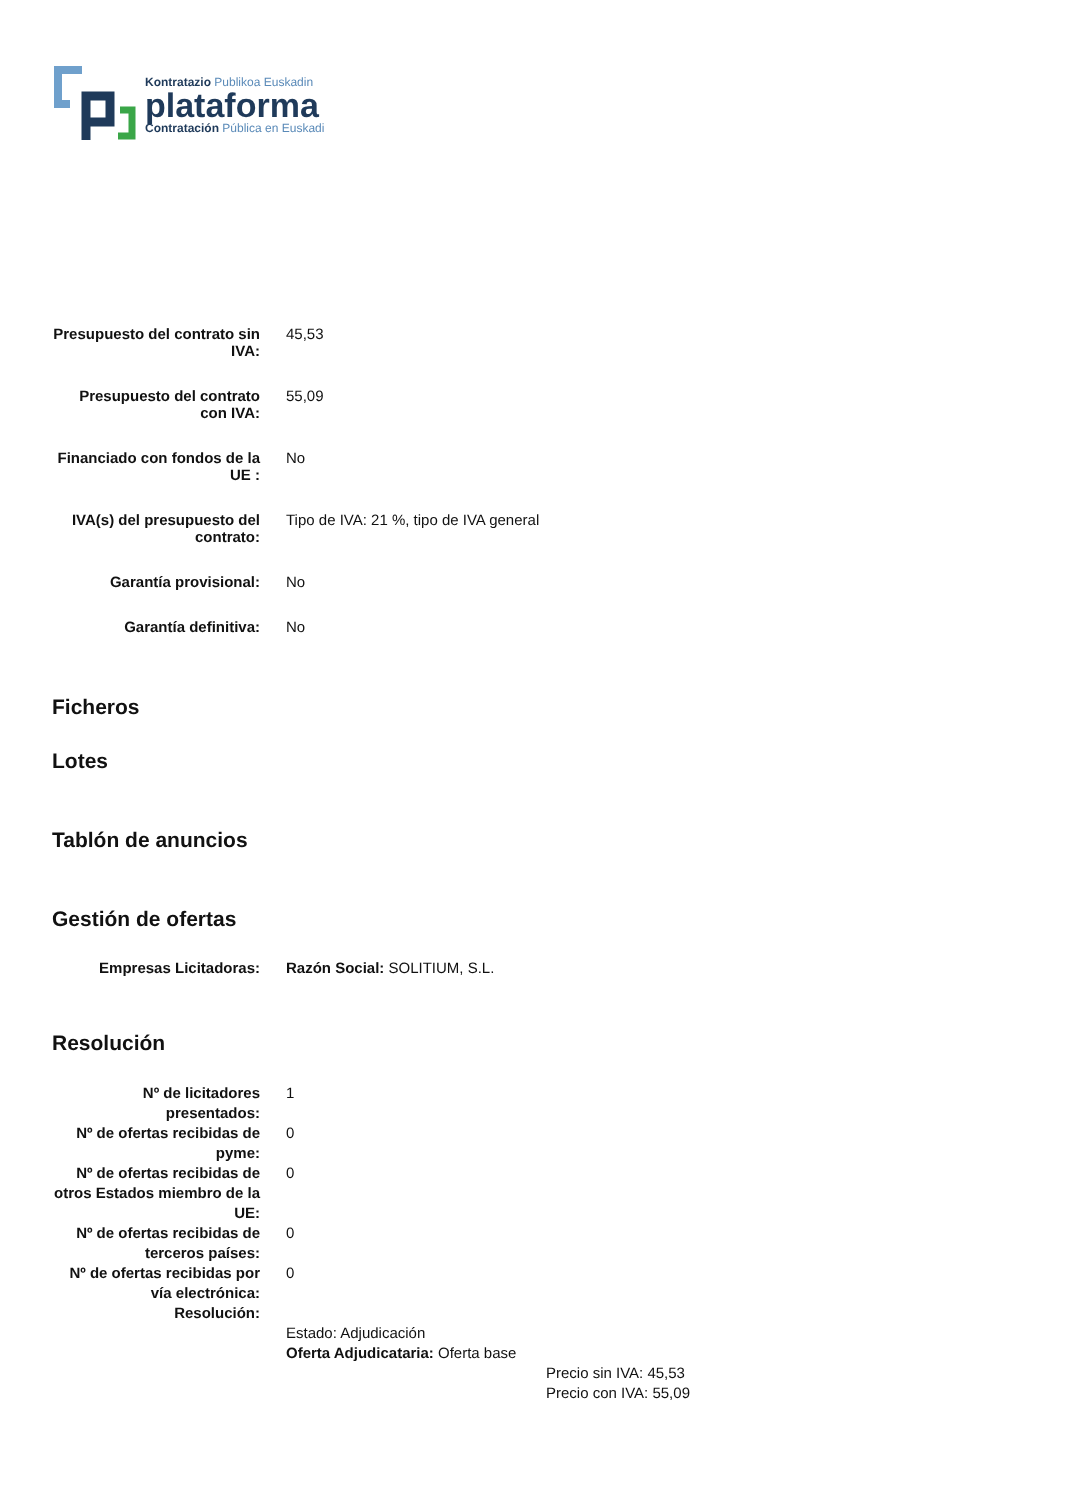Kontratazio Publikoa Euskadin
plataforma
Contratación Pública en Euskadi
| Presupuesto del contrato sin IVA: | 45,53 |
| Presupuesto del contrato con IVA: | 55,09 |
| Financiado con fondos de la UE : | No |
| IVA(s) del presupuesto del contrato: | Tipo de IVA: 21 %, tipo de IVA general |
| Garantía provisional: | No |
| Garantía definitiva: | No |
Ficheros
Lotes
Tablón de anuncios
Gestión de ofertas
| Empresas Licitadoras: | Razón Social: SOLITIUM, S.L. |
Resolución
| Nº de licitadores presentados: | 1 |
| Nº de ofertas recibidas de pyme: | 0 |
| Nº de ofertas recibidas de otros Estados miembro de la UE: | 0 |
| Nº de ofertas recibidas de terceros países: | 0 |
| Nº de ofertas recibidas por vía electrónica: | 0 |
| Resolución: | |
| | Estado: Adjudicación Oferta Adjudicataria: Oferta base Precio sin IVA: 45,53 Precio con IVA: 55,09 |